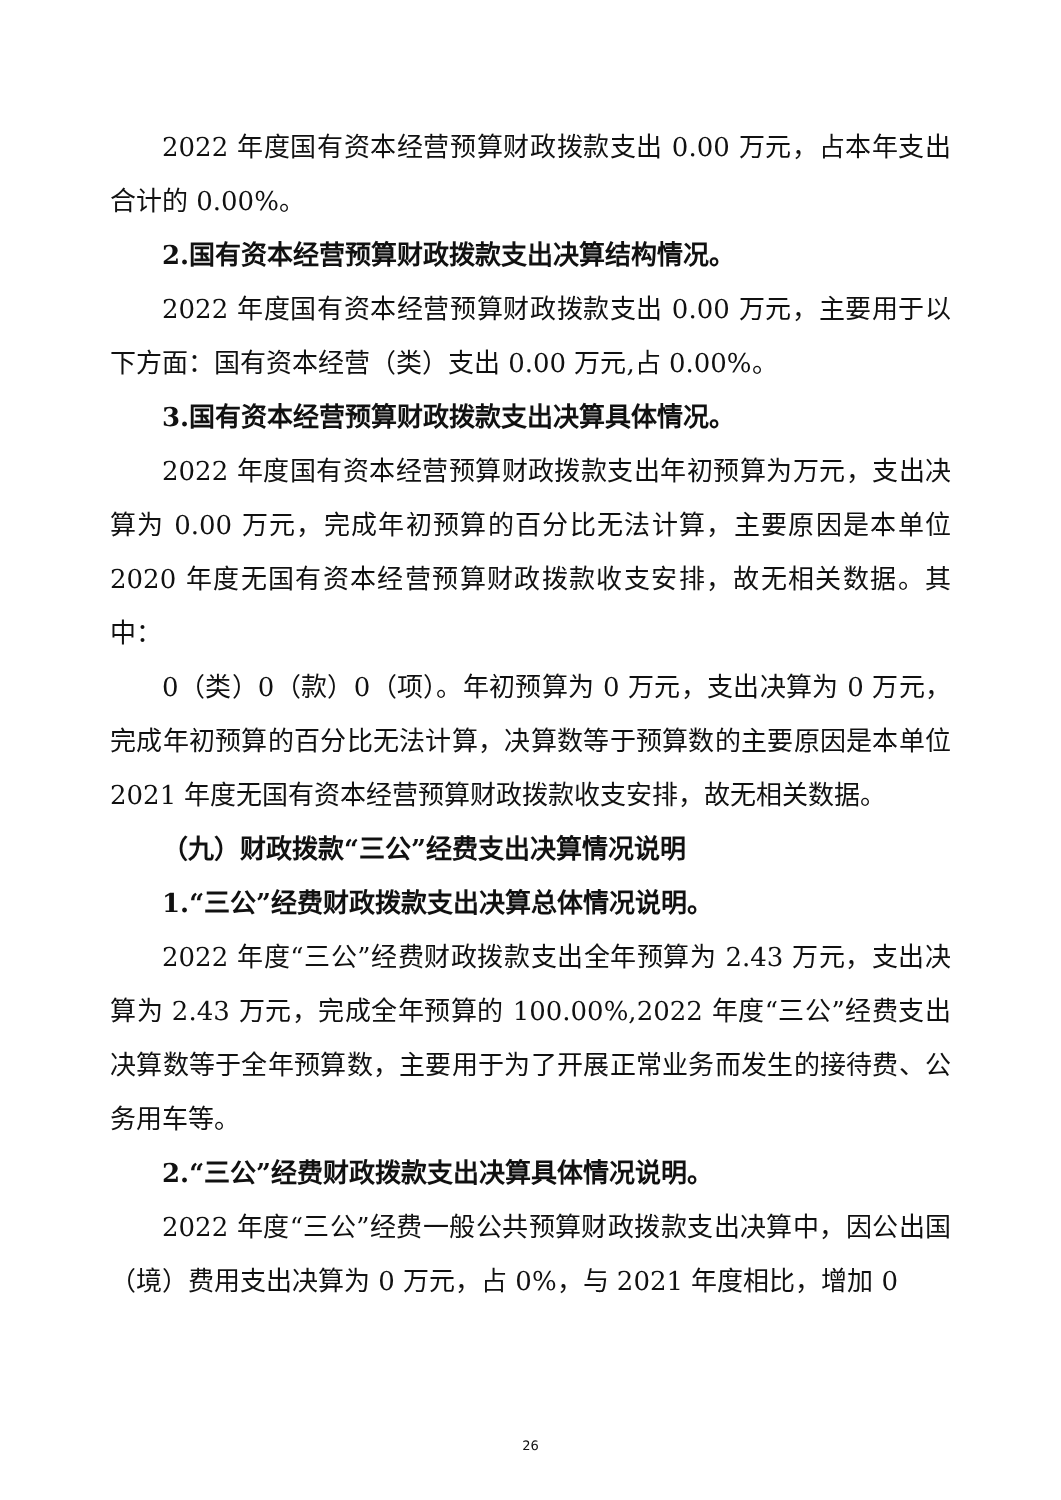2022 年度国有资本经营预算财政拨款支出 0.00 万元，占本年支出合计的 0.00%。
2.国有资本经营预算财政拨款支出决算结构情况。
2022 年度国有资本经营预算财政拨款支出 0.00 万元，主要用于以下方面：国有资本经营（类）支出 0.00 万元,占 0.00%。
3.国有资本经营预算财政拨款支出决算具体情况。
2022 年度国有资本经营预算财政拨款支出年初预算为万元，支出决算为 0.00 万元，完成年初预算的百分比无法计算，主要原因是本单位 2020 年度无国有资本经营预算财政拨款收支安排，故无相关数据。其中：
0（类）0（款）0（项）。年初预算为 0 万元，支出决算为 0 万元，完成年初预算的百分比无法计算，决算数等于预算数的主要原因是本单位 2021 年度无国有资本经营预算财政拨款收支安排，故无相关数据。
（九）财政拨款“三公”经费支出决算情况说明
1.“三公”经费财政拨款支出决算总体情况说明。
2022 年度“三公”经费财政拨款支出全年预算为 2.43 万元，支出决算为 2.43 万元，完成全年预算的 100.00%,2022 年度“三公”经费支出决算数等于全年预算数，主要用于为了开展正常业务而发生的接待费、公务用车等。
2.“三公”经费财政拨款支出决算具体情况说明。
2022 年度“三公”经费一般公共预算财政拨款支出决算中，因公出国（境）费用支出决算为 0 万元，占 0%，与 2021 年度相比，增加 0
26